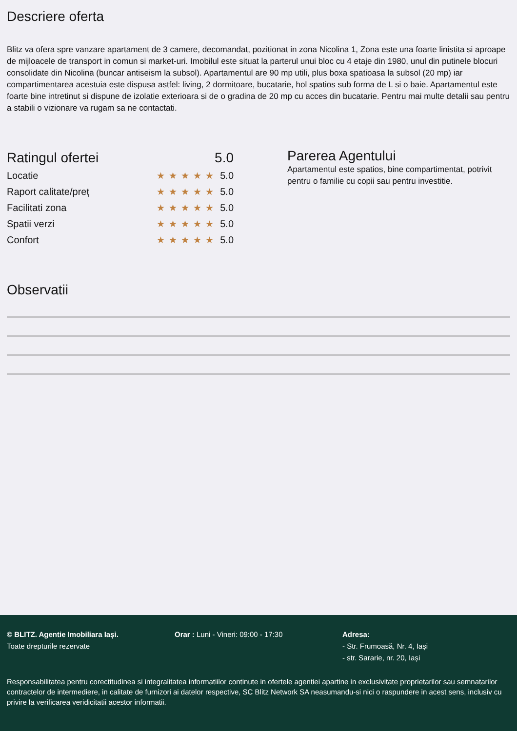Descriere oferta
Blitz va ofera spre vanzare apartament de 3 camere, decomandat, pozitionat in zona Nicolina 1, Zona este una foarte linistita si aproape de mijloacele de transport in comun si market-uri. Imobilul este situat la parterul unui bloc cu 4 etaje din 1980, unul din putinele blocuri consolidate din Nicolina (buncar antiseism la subsol). Apartamentul are 90 mp utili, plus boxa spatioasa la subsol (20 mp) iar compartimentarea acestuia este dispusa astfel: living, 2 dormitoare, bucatarie, hol spatios sub forma de L si o baie. Apartamentul este foarte bine intretinut si dispune de izolatie exterioara si de o gradina de 20 mp cu acces din bucatarie. Pentru mai multe detalii sau pentru a stabili o vizionare va rugam sa ne contactati.
Ratingul ofertei 5.0
Locatie ★★★★★ 5.0
Raport calitate/preț ★★★★★ 5.0
Facilitati zona ★★★★★ 5.0
Spatii verzi ★★★★★ 5.0
Confort ★★★★★ 5.0
Parerea Agentului
Apartamentul este spatios, bine compartimentat, potrivit pentru o familie cu copii sau pentru investitie.
Observatii
© BLITZ. Agentie Imobiliara Iași.
Toate drepturile rezervate
Orar : Luni - Vineri: 09:00 - 17:30 Adresa:
- Str. Frumoasă, Nr. 4, Iași
- str. Sararie, nr. 20, Iași
Responsabilitatea pentru corectitudinea si integralitatea informatiilor continute in ofertele agentiei apartine in exclusivitate proprietarilor sau semnatarilor contractelor de intermediere, in calitate de furnizori ai datelor respective, SC Blitz Network SA neasumandu-si nici o raspundere in acest sens, inclusiv cu privire la verificarea veridicitatii acestor informatii.